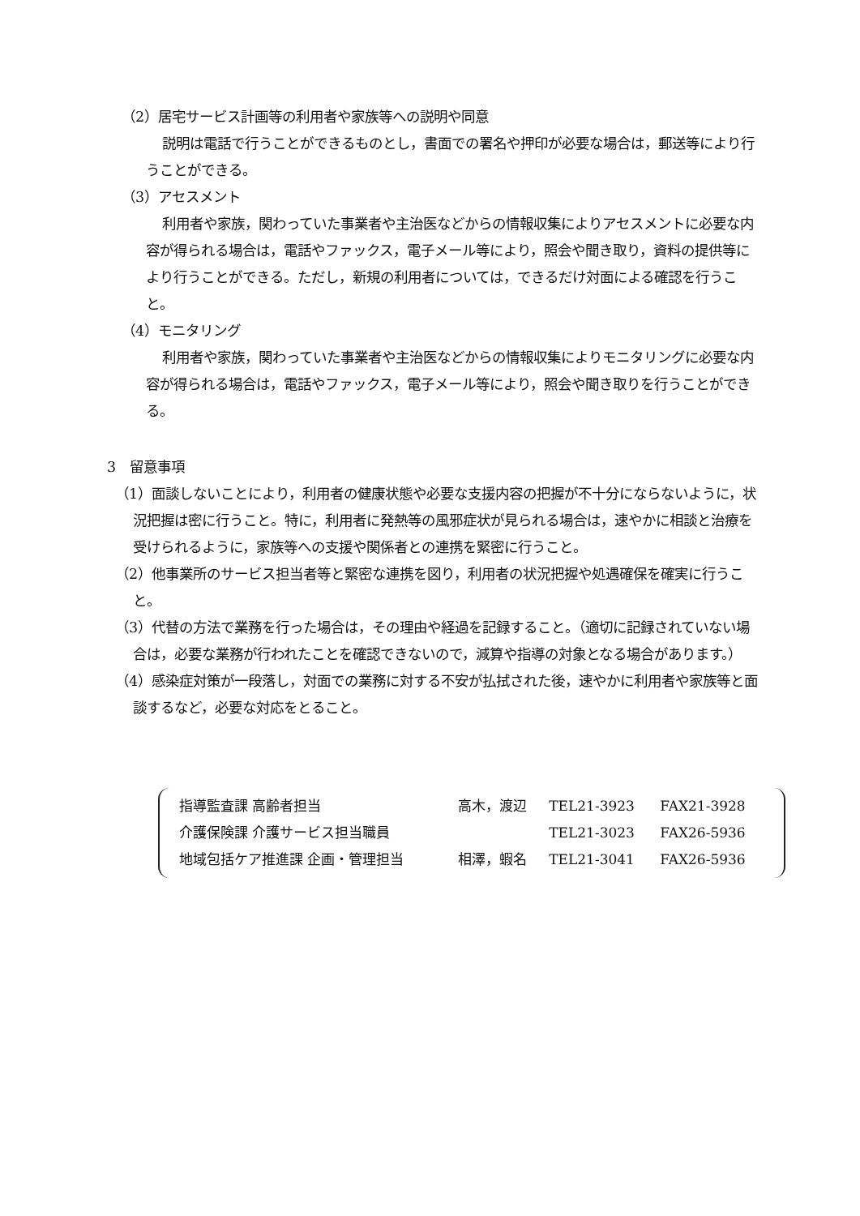（2）居宅サービス計画等の利用者や家族等への説明や同意
説明は電話で行うことができるものとし，書面での署名や押印が必要な場合は，郵送等により行うことができる。
（3）アセスメント
利用者や家族，関わっていた事業者や主治医などからの情報収集によりアセスメントに必要な内容が得られる場合は，電話やファックス，電子メール等により，照会や聞き取り，資料の提供等により行うことができる。ただし，新規の利用者については，できるだけ対面による確認を行うこと。
（4）モニタリング
利用者や家族，関わっていた事業者や主治医などからの情報収集によりモニタリングに必要な内容が得られる場合は，電話やファックス，電子メール等により，照会や聞き取りを行うことができる。
3　留意事項
（1）面談しないことにより，利用者の健康状態や必要な支援内容の把握が不十分にならないように，状況把握は密に行うこと。特に，利用者に発熱等の風邪症状が見られる場合は，速やかに相談と治療を受けられるように，家族等への支援や関係者との連携を緊密に行うこと。
（2）他事業所のサービス担当者等と緊密な連携を図り，利用者の状況把握や処遇確保を確実に行うこと。
（3）代替の方法で業務を行った場合は，その理由や経過を記録すること。（適切に記録されていない場合は，必要な業務が行われたことを確認できないので，減算や指導の対象となる場合があります。）
（4）感染症対策が一段落し，対面での業務に対する不安が払拭された後，速やかに利用者や家族等と面談するなど，必要な対応をとること。
| 指導監査課 高齢者担当 | 高木，渡辺 | TEL21-3923 | FAX21-3928 |
| 介護保険課 介護サービス担当職員 | | TEL21-3023 | FAX26-5936 |
| 地域包括ケア推進課 企画・管理担当 | 相澤，蝦名 | TEL21-3041 | FAX26-5936 |